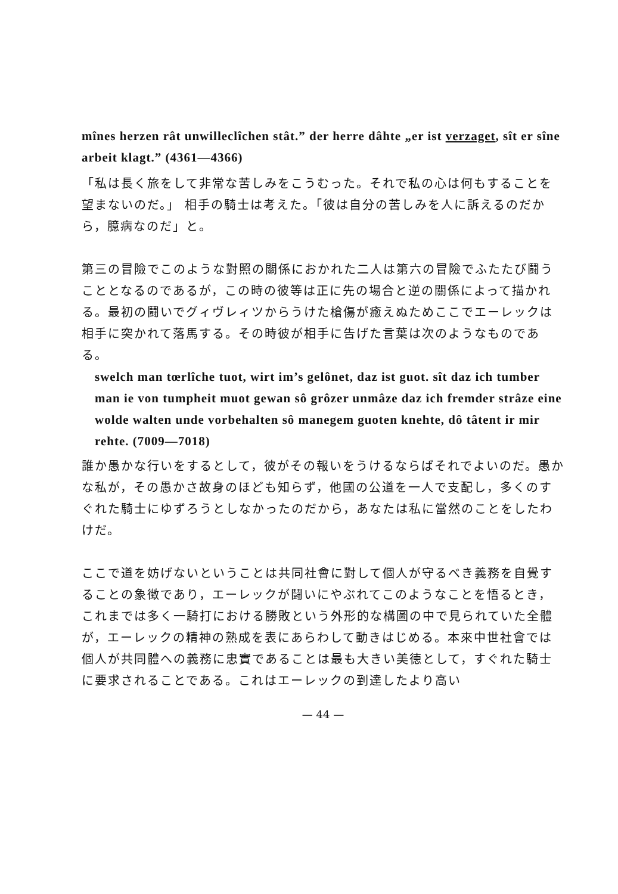mînes herzen rât unwilleclîchen stât.” der herre dâhte „er ist verzaget, sît er sîne arbeit klagt.” (4361—4366)
「私は長く旅をして非常な苦しみをこうむった。それで私の心は何もすることを望まないのだ。」 相手の騎士は考えた。「彼は自分の苦しみを人に訴えるのだから，臆病なのだ」と。
第三の冒險でこのような對照の關係におかれた二人は第六の冒險でふたたび鬪うこととなるのであるが，この時の彼等は正に先の場合と逆の關係によって描かれる。最初の鬪いでグィヴレィツからうけた槍傷が癒えぬためここでエーレックは相手に突かれて落馬する。その時彼が相手に告げた言葉は次のようなものである。
swelch man tœrlîche tuot, wirt im’s gelônet, daz ist guot. sît daz ich tumber man ie von tumpheit muot gewan sô grôzer unmâze daz ich fremder strâze eine wolde walten unde vorbehalten sô manegem guoten knehte, dô tâtent ir mir rehte. (7009—7018)
誰か愚かな行いをするとして，彼がその報いをうけるならばそれでよいのだ。愚かな私が，その愚かさ故身のほども知らず，他國の公道を一人で支配し，多くのすぐれた騎士にゆずろうとしなかったのだから，あなたは私に當然のことをしたわけだ。
ここで道を妨げないということは共同社會に對して個人が守るべき義務を自覺することの象徴であり，エーレックが鬪いにやぶれてこのようなことを悟るとき，これまでは多く一騎打における勝敗という外形的な構圖の中で見られていた全體が，エーレックの精神の熟成を表にあらわして動きはじめる。本來中世社會では個人が共同體への義務に忠實であることは最も大きい美徳として，すぐれた騎士に要求されることである。これはエーレックの到達したより高い
— 44 —